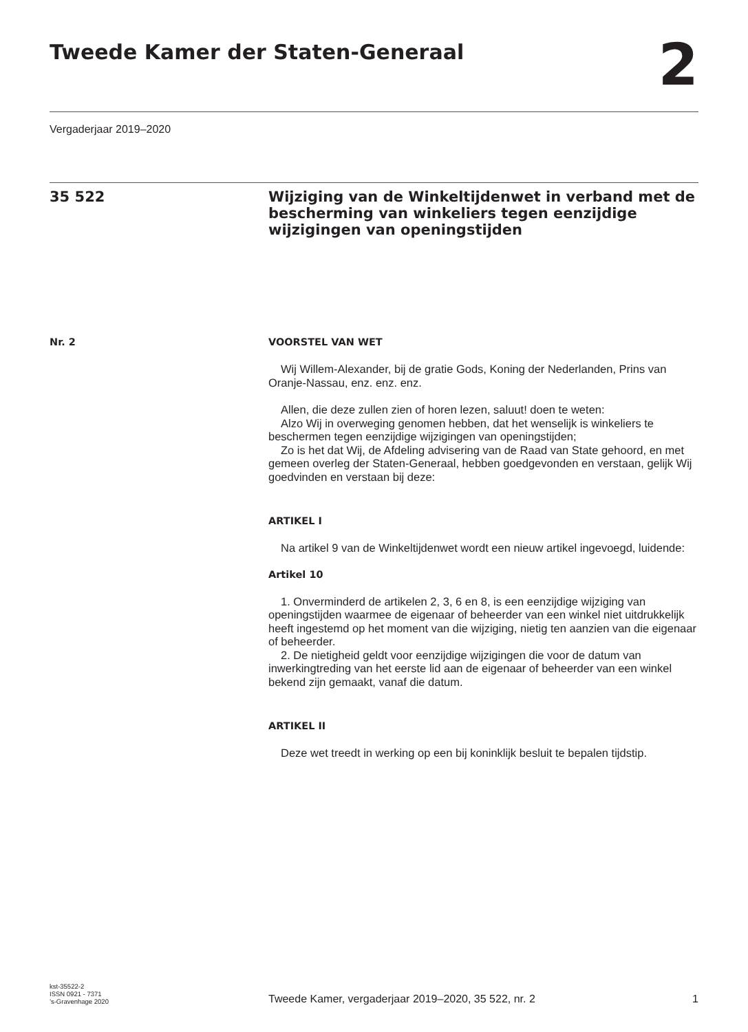Tweede Kamer der Staten-Generaal
2
Vergaderjaar 2019–2020
35 522
Wijziging van de Winkeltijdenwet in verband met de bescherming van winkeliers tegen eenzijdige wijzigingen van openingstijden
Nr. 2 VOORSTEL VAN WET
Wij Willem-Alexander, bij de gratie Gods, Koning der Nederlanden, Prins van Oranje-Nassau, enz. enz. enz.
Allen, die deze zullen zien of horen lezen, saluut! doen te weten:
Alzo Wij in overweging genomen hebben, dat het wenselijk is winkeliers te beschermen tegen eenzijdige wijzigingen van openingstijden;
Zo is het dat Wij, de Afdeling advisering van de Raad van State gehoord, en met gemeen overleg der Staten-Generaal, hebben goedgevonden en verstaan, gelijk Wij goedvinden en verstaan bij deze:
ARTIKEL I
Na artikel 9 van de Winkeltijdenwet wordt een nieuw artikel ingevoegd, luidende:
Artikel 10
1. Onverminderd de artikelen 2, 3, 6 en 8, is een eenzijdige wijziging van openingstijden waarmee de eigenaar of beheerder van een winkel niet uitdrukkelijk heeft ingestemd op het moment van die wijziging, nietig ten aanzien van die eigenaar of beheerder.
2. De nietigheid geldt voor eenzijdige wijzigingen die voor de datum van inwerkingtreding van het eerste lid aan de eigenaar of beheerder van een winkel bekend zijn gemaakt, vanaf die datum.
ARTIKEL II
Deze wet treedt in werking op een bij koninklijk besluit te bepalen tijdstip.
kst-35522-2
ISSN 0921 - 7371
’s-Gravenhage 2020
Tweede Kamer, vergaderjaar 2019–2020, 35 522, nr. 2
1